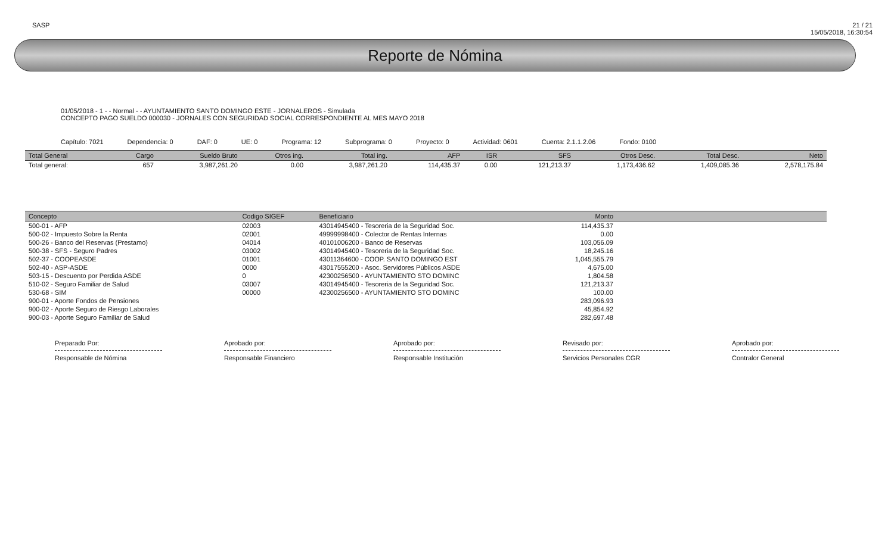SASP 21 / 21
15/05/2018, 16:30:54
Reporte de Nómina
01/05/2018 - 1 - - Normal - - AYUNTAMIENTO SANTO DOMINGO ESTE - JORNALEROS - Simulada
CONCEPTO PAGO SUELDO 000030 - JORNALES CON SEGURIDAD SOCIAL CORRESPONDIENTE AL MES MAYO 2018
Capítulo: 7021 Dependencia: 0 DAF: 0 UE: 0 Programa: 12 Subprograma: 0 Proyecto: 0 Actividad: 0601 Cuenta: 2.1.1.2.06 Fondo: 0100
| Total General | Cargo | Sueldo Bruto | Otros ing. | Total ing. | AFP | ISR | SFS | Otros Desc. | Total Desc. | Neto |
| --- | --- | --- | --- | --- | --- | --- | --- | --- | --- | --- |
| Total general: | 657 | 3,987,261.20 | 0.00 | 3,987,261.20 | 114,435.37 | 0.00 | 121,213.37 | 1,173,436.62 | 1,409,085.36 | 2,578,175.84 |
| Concepto | Codigo SIGEF | Beneficiario | Monto | |
| --- | --- | --- | --- | --- |
| 500-01 - AFP | 02003 | 43014945400 - Tesoreria de la Seguridad Soc. | 114,435.37 | |
| 500-02 - Impuesto Sobre la Renta | 02001 | 49999998400 - Colector de Rentas Internas | 0.00 | |
| 500-26 - Banco del Reservas (Prestamo) | 04014 | 40101006200 - Banco de Reservas | 103,056.09 | |
| 500-38 - SFS - Seguro Padres | 03002 | 43014945400 - Tesoreria de la Seguridad Soc. | 18,245.16 | |
| 502-37 - COOPEASDE | 01001 | 43011364600 - COOP. SANTO DOMINGO EST | 1,045,555.79 | |
| 502-40 - ASP-ASDE | 0000 | 43017555200 - Asoc. Servidores Públicos ASDE | 4,675.00 | |
| 503-15 - Descuento por Perdida ASDE | 0 | 42300256500 - AYUNTAMIENTO STO DOMINC | 1,804.58 | |
| 510-02 - Seguro Familiar de Salud | 03007 | 43014945400 - Tesoreria de la Seguridad Soc. | 121,213.37 | |
| 530-68 - SIM | 00000 | 42300256500 - AYUNTAMIENTO STO DOMINC | 100.00 | |
| 900-01 - Aporte Fondos de Pensiones | | | 283,096.93 | |
| 900-02 - Aporte Seguro de Riesgo Laborales | | | 45,854.92 | |
| 900-03 - Aporte Seguro Familiar de Salud | | | 282,697.48 | |
Preparado Por:
Responsable de Nómina
Aprobado por:
Responsable Financiero
Aprobado por:
Responsable Institución
Revisado por:
Servicios Personales CGR
Aprobado por:
Contralor General